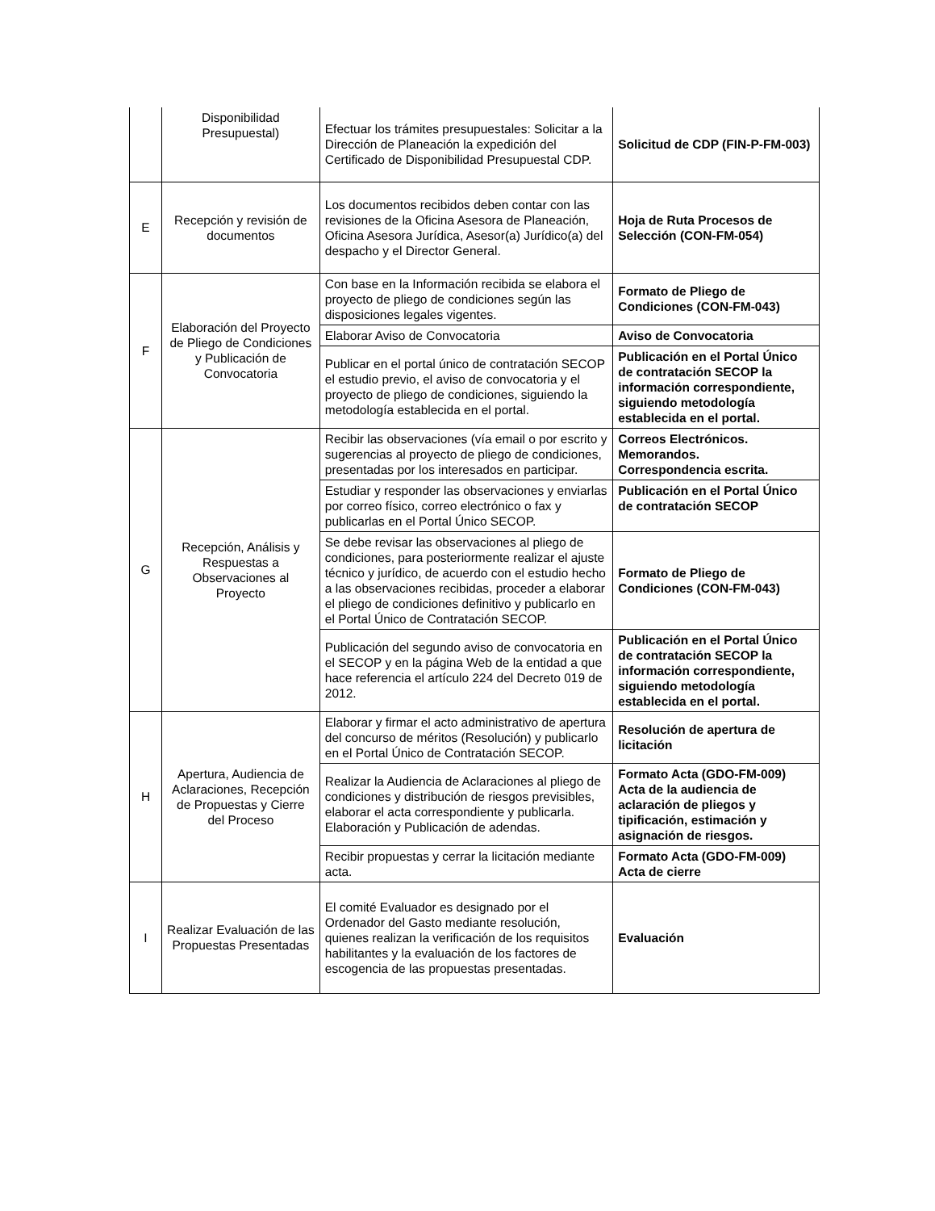| | Disponibilidad Presupuestal) | Efectuar los trámites presupuestales: Solicitar a la Dirección de Planeación la expedición del Certificado de Disponibilidad Presupuestal CDP. | Solicitud de CDP (FIN-P-FM-003) |
| E | Recepción y revisión de documentos | Los documentos recibidos deben contar con las revisiones de la Oficina Asesora de Planeación, Oficina Asesora Jurídica, Asesor(a) Jurídico(a) del despacho y el Director General. | Hoja de Ruta Procesos de Selección (CON-FM-054) |
| F | Elaboración del Proyecto de Pliego de Condiciones y Publicación de Convocatoria | Con base en la Información recibida se elabora el proyecto de pliego de condiciones según las disposiciones legales vigentes. | Formato de Pliego de Condiciones (CON-FM-043) |
| | | Elaborar Aviso de Convocatoria | Aviso de Convocatoria |
| | | Publicar en el portal único de contratación SECOP el estudio previo, el aviso de convocatoria y el proyecto de pliego de condiciones, siguiendo la metodología establecida en el portal. | Publicación en el Portal Único de contratación SECOP la información correspondiente, siguiendo metodología establecida en el portal. |
| G | Recepción, Análisis y Respuestas a Observaciones al Proyecto | Recibir las observaciones (vía email o por escrito y sugerencias al proyecto de pliego de condiciones, presentadas por los interesados en participar. | Correos Electrónicos. Memorandos. Correspondencia escrita. |
| | | Estudiar y responder las observaciones y enviarlas por correo físico, correo electrónico o fax y publicarlas en el Portal Único SECOP. | Publicación en el Portal Único de contratación SECOP |
| | | Se debe revisar las observaciones al pliego de condiciones, para posteriormente realizar el ajuste técnico y jurídico, de acuerdo con el estudio hecho a las observaciones recibidas, proceder a elaborar el pliego de condiciones definitivo y publicarlo en el Portal Único de Contratación SECOP. | Formato de Pliego de Condiciones (CON-FM-043) |
| | | Publicación del segundo aviso de convocatoria en el SECOP y en la página Web de la entidad a que hace referencia el artículo 224 del Decreto 019 de 2012. | Publicación en el Portal Único de contratación SECOP la información correspondiente, siguiendo metodología establecida en el portal. |
| H | Apertura, Audiencia de Aclaraciones, Recepción de Propuestas y Cierre del Proceso | Elaborar y firmar el acto administrativo de apertura del concurso de méritos (Resolución) y publicarlo en el Portal Único de Contratación SECOP. | Resolución de apertura de licitación |
| | | Realizar la Audiencia de Aclaraciones al pliego de condiciones y distribución de riesgos previsibles, elaborar el acta correspondiente y publicarla. Elaboración y Publicación de adendas. | Formato Acta (GDO-FM-009) Acta de la audiencia de aclaración de pliegos y tipificación, estimación y asignación de riesgos. |
| | | Recibir propuestas y cerrar la licitación mediante acta. | Formato Acta (GDO-FM-009) Acta de cierre |
| I | Realizar Evaluación de las Propuestas Presentadas | El comité Evaluador es designado por el Ordenador del Gasto mediante resolución, quienes realizan la verificación de los requisitos habilitantes y la evaluación de los factores de escogencia de las propuestas presentadas. | Evaluación |